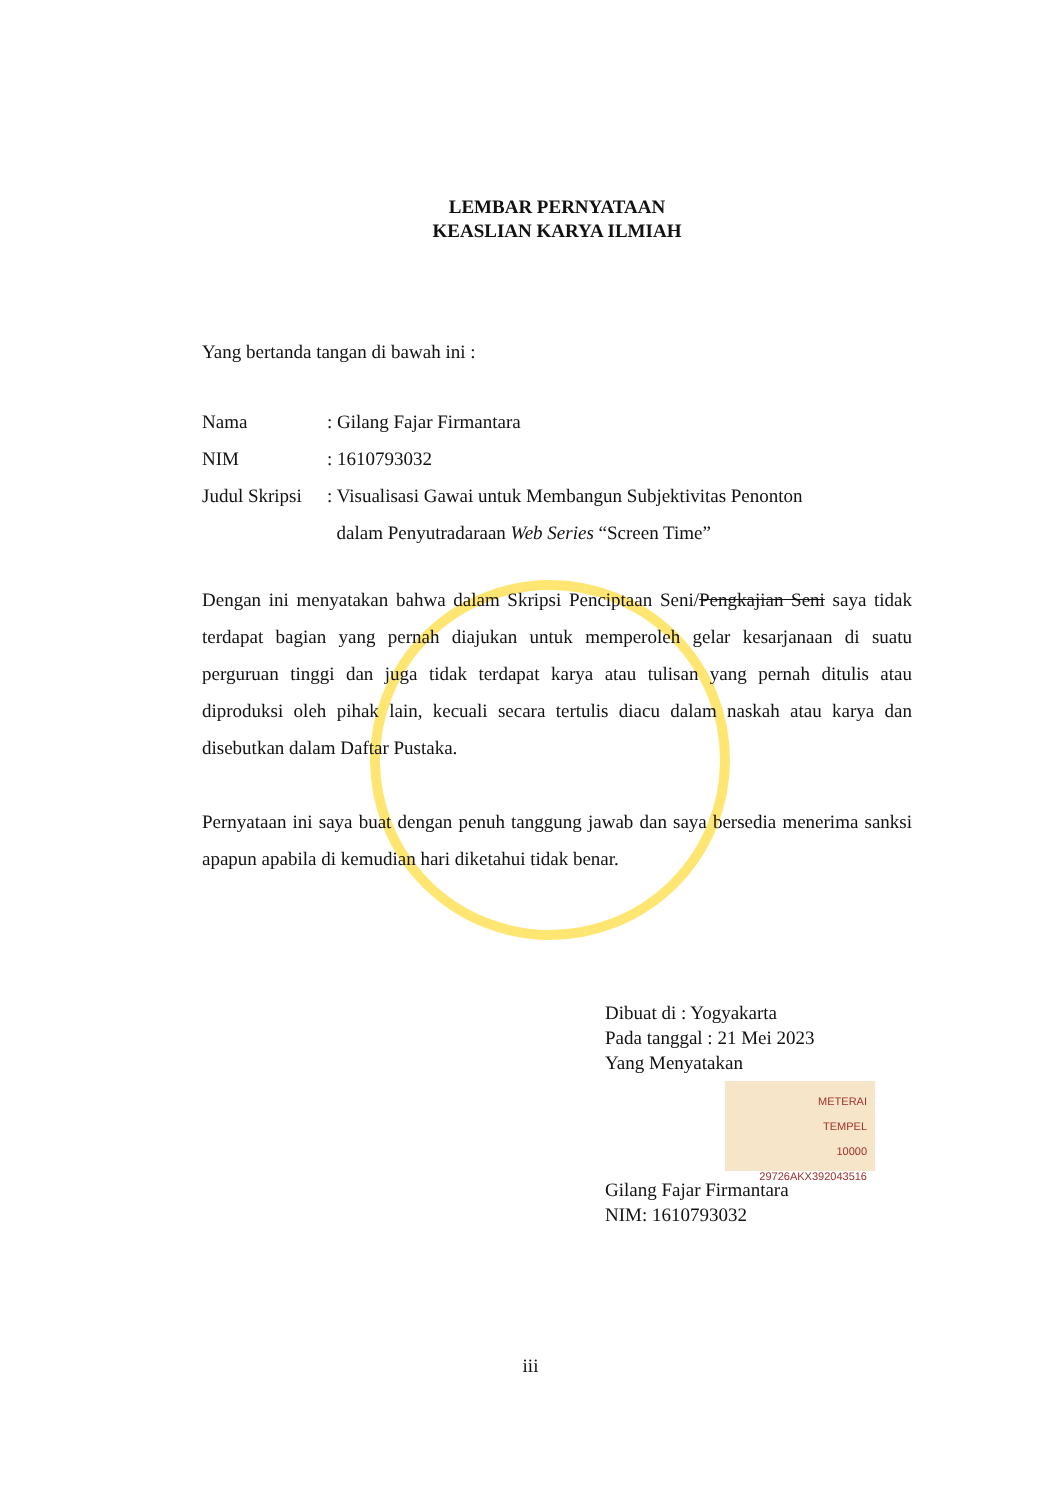LEMBAR PERNYATAAN
KEASLIAN KARYA ILMIAH
Yang bertanda tangan di bawah ini :
Nama: Gilang Fajar Firmantara
NIM: 1610793032
Judul Skripsi: Visualisasi Gawai untuk Membangun Subjektivitas Penonton
dalam Penyutradaraan Web Series “Screen Time”
Dengan ini menyatakan bahwa dalam Skripsi Penciptaan Seni/Pengkajian Seni saya tidak terdapat bagian yang pernah diajukan untuk memperoleh gelar kesarjanaan di suatu perguruan tinggi dan juga tidak terdapat karya atau tulisan yang pernah ditulis atau diproduksi oleh pihak lain, kecuali secara tertulis diacu dalam naskah atau karya dan disebutkan dalam Daftar Pustaka.
Pernyataan ini saya buat dengan penuh tanggung jawab dan saya bersedia menerima sanksi apapun apabila di kemudian hari diketahui tidak benar.
Dibuat di : Yogyakarta
Pada tanggal : 21 Mei 2023
Yang Menyatakan
METERAI
TEMPEL
10000
29726AKX392043516
Gilang Fajar Firmantara
NIM: 1610793032
iii